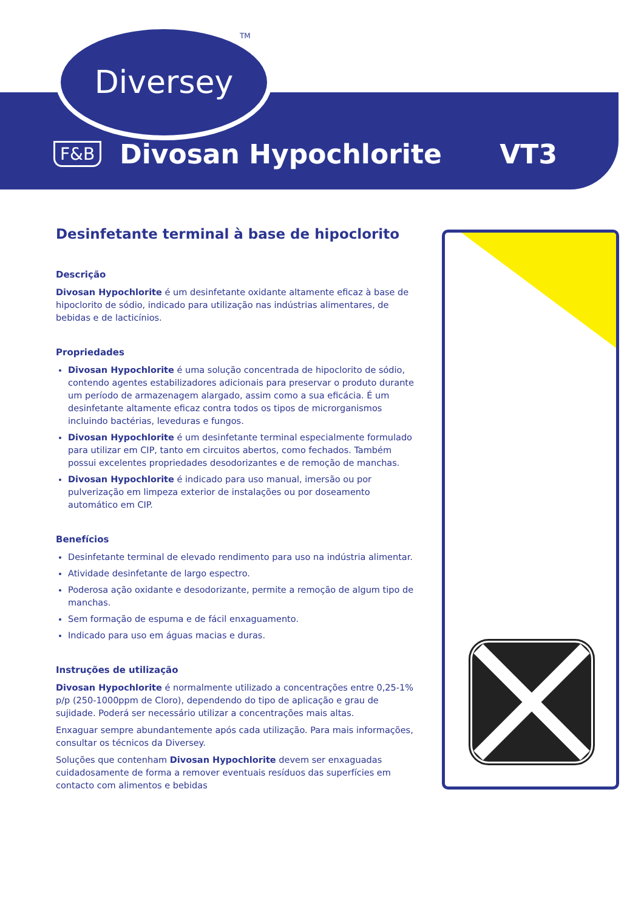Diversey TM
F&B Divosan Hypochlorite VT3
Desinfetante terminal à base de hipoclorito
Descrição
Divosan Hypochlorite é um desinfetante oxidante altamente eficaz à base de hipoclorito de sódio, indicado para utilização nas indústrias alimentares, de bebidas e de lacticínios.
Propriedades
Divosan Hypochlorite é uma solução concentrada de hipoclorito de sódio, contendo agentes estabilizadores adicionais para preservar o produto durante um período de armazenagem alargado, assim como a sua eficácia. É um desinfetante altamente eficaz contra todos os tipos de microrganismos incluindo bactérias, leveduras e fungos.
Divosan Hypochlorite é um desinfetante terminal especialmente formulado para utilizar em CIP, tanto em circuitos abertos, como fechados. Também possui excelentes propriedades desodorizantes e de remoção de manchas.
Divosan Hypochlorite é indicado para uso manual, imersão ou por pulverização em limpeza exterior de instalações ou por doseamento automático em CIP.
Benefícios
Desinfetante terminal de elevado rendimento para uso na indústria alimentar.
Atividade desinfetante de largo espectro.
Poderosa ação oxidante e desodorizante, permite a remoção de algum tipo de manchas.
Sem formação de espuma e de fácil enxaguamento.
Indicado para uso em águas macias e duras.
Instruções de utilização
Divosan Hypochlorite é normalmente utilizado a concentrações entre 0,25-1% p/p (250-1000ppm de Cloro), dependendo do tipo de aplicação e grau de sujidade. Poderá ser necessário utilizar a concentrações mais altas.
Enxaguar sempre abundantemente após cada utilização. Para mais informações, consultar os técnicos da Diversey.
Soluções que contenham Divosan Hypochlorite devem ser enxaguadas cuidadosamente de forma a remover eventuais resíduos das superfícies em contacto com alimentos e bebidas